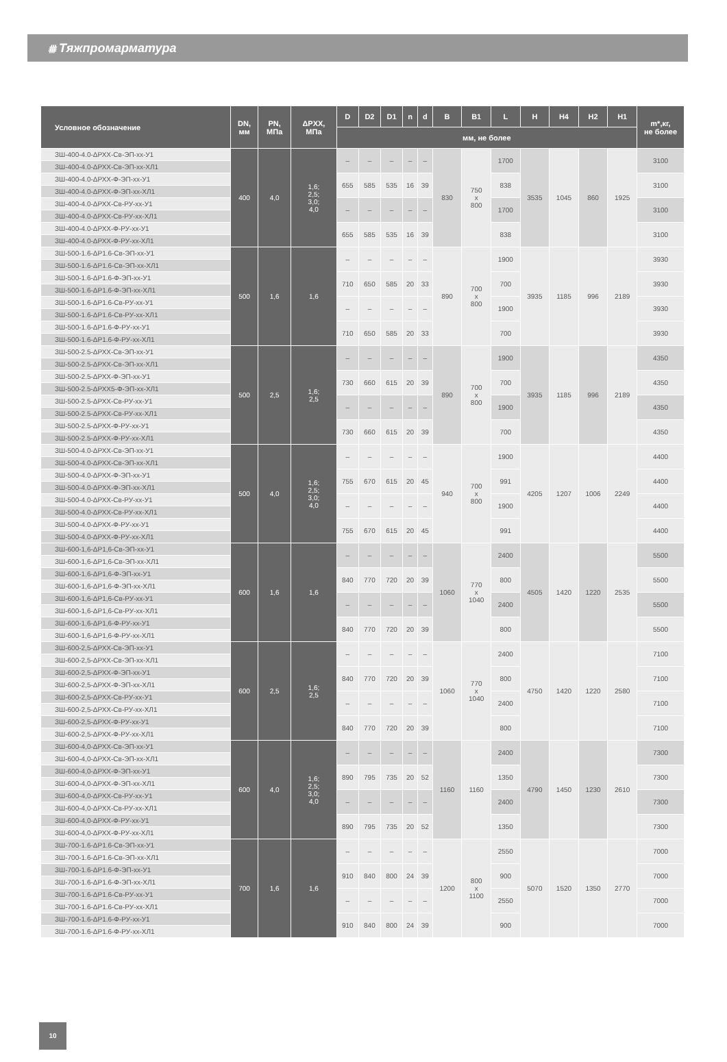⩩ Тяжпромарматура
| Условное обозначение | DN, мм | PN, МПа | ΔPXX, МПа | D | D2 | D1 | n | d | B | B1 | L | H | H4 | H2 | H1 | m*,кг, не более |
| --- | --- | --- | --- | --- | --- | --- | --- | --- | --- | --- | --- | --- | --- | --- | --- | --- |
| | | | | мм, не более | | | | | | | | | | | | |
| ЗШ-400-4.0-ΔРХХ-Св-ЭП-хх-У1 | 400 | 4,0 | 1,6; 2,5; 3,0; 4,0 | – | – | – | – | – | 830 | 750 x 800 | 1700 | 3535 | 1045 | 860 | 1925 | 3100 |
| ЗШ-400-4.0-ΔРХХ-Св-ЭП-хх-ХЛ1 | | | | | | | | | | | | | | | | |
| ЗШ-400-4.0-ΔРХХ-Ф-ЭП-хх-У1 | | | | 655 | 585 | 535 | 16 | 39 | | | 838 | | | | | 3100 |
| ЗШ-400-4.0-ΔРХХ-Ф-ЭП-хх-ХЛ1 | | | | | | | | | | | | | | | | |
| ЗШ-400-4.0-ΔРХХ-Св-РУ-хх-У1 | | | | – | – | – | – | – | | | 1700 | | | | | 3100 |
| ЗШ-400-4.0-ΔРХХ-Св-РУ-хх-ХЛ1 | | | | | | | | | | | | | | | | |
| ЗШ-400-4.0-ΔРХХ-Ф-РУ-хх-У1 | | | | 655 | 585 | 535 | 16 | 39 | | | 838 | | | | | 3100 |
| ЗШ-400-4.0-ΔРХХ-Ф-РУ-хх-ХЛ1 | | | | | | | | | | | | | | | | |
| ЗШ-500-1.6-ΔР1.6-Св-ЭП-хх-У1 | 500 | 1,6 | 1,6 | – | – | – | – | – | 890 | 700 x 800 | 1900 | 3935 | 1185 | 996 | 2189 | 3930 |
| ЗШ-500-1.6-ΔР1.6-Св-ЭП-хх-ХЛ1 | | | | | | | | | | | | | | | | |
| ЗШ-500-1.6-ΔР1.6-Ф-ЭП-хх-У1 | | | | 710 | 650 | 585 | 20 | 33 | | | 700 | | | | | 3930 |
| ЗШ-500-1.6-ΔР1.6-Ф-ЭП-хх-ХЛ1 | | | | | | | | | | | | | | | | |
| ЗШ-500-1.6-ΔР1.6-Св-РУ-хх-У1 | | | | – | – | – | – | – | | | 1900 | | | | | 3930 |
| ЗШ-500-1.6-ΔР1.6-Св-РУ-хх-ХЛ1 | | | | | | | | | | | | | | | | |
| ЗШ-500-1.6-ΔР1.6-Ф-РУ-хх-У1 | | | | 710 | 650 | 585 | 20 | 33 | | | 700 | | | | | 3930 |
| ЗШ-500-1.6-ΔР1.6-Ф-РУ-хх-ХЛ1 | | | | | | | | | | | | | | | | |
| ЗШ-500-2.5-ΔРХХ-Св-ЭП-хх-У1 | 500 | 2,5 | 1,6; 2,5 | – | – | – | – | – | 890 | 700 x 800 | 1900 | 3935 | 1185 | 996 | 2189 | 4350 |
| ЗШ-500-2.5-ΔРХХ-Св-ЭП-хх-ХЛ1 | | | | | | | | | | | | | | | | |
| ЗШ-500-2.5-ΔРХХ-Ф-ЭП-хх-У1 | | | | 730 | 660 | 615 | 20 | 39 | | | 700 | | | | | 4350 |
| ЗШ-500-2.5-ΔРХХ5-Ф-ЭП-хх-ХЛ1 | | | | | | | | | | | | | | | | |
| ЗШ-500-2.5-ΔРХХ-Св-РУ-хх-У1 | | | | – | – | – | – | – | | | 1900 | | | | | 4350 |
| ЗШ-500-2.5-ΔРХХ-Св-РУ-хх-ХЛ1 | | | | | | | | | | | | | | | | |
| ЗШ-500-2.5-ΔРХХ-Ф-РУ-хх-У1 | | | | 730 | 660 | 615 | 20 | 39 | | | 700 | | | | | 4350 |
| ЗШ-500-2.5-ΔРХХ-Ф-РУ-хх-ХЛ1 | | | | | | | | | | | | | | | | |
| ЗШ-500-4.0-ΔРХХ-Св-ЭП-хх-У1 | 500 | 4,0 | 1,6; 2,5; 3,0; 4,0 | – | – | – | – | – | 940 | 700 x 800 | 1900 | 4205 | 1207 | 1006 | 2249 | 4400 |
| ЗШ-500-4.0-ΔРХХ-Св-ЭП-хх-ХЛ1 | | | | | | | | | | | | | | | | |
| ЗШ-500-4.0-ΔРХХ-Ф-ЭП-хх-У1 | | | | 755 | 670 | 615 | 20 | 45 | | | 991 | | | | | 4400 |
| ЗШ-500-4.0-ΔРХХ-Ф-ЭП-хх-ХЛ1 | | | | | | | | | | | | | | | | |
| ЗШ-500-4.0-ΔРХХ-Св-РУ-хх-У1 | | | | – | – | – | – | – | | | 1900 | | | | | 4400 |
| ЗШ-500-4.0-ΔРХХ-Св-РУ-хх-ХЛ1 | | | | | | | | | | | | | | | | |
| ЗШ-500-4.0-ΔРХХ-Ф-РУ-хх-У1 | | | | 755 | 670 | 615 | 20 | 45 | | | 991 | | | | | 4400 |
| ЗШ-500-4.0-ΔРХХ-Ф-РУ-хх-ХЛ1 | | | | | | | | | | | | | | | | |
| ЗШ-600-1,6-ΔР1,6-Св-ЭП-хх-У1 | 600 | 1,6 | 1,6 | – | – | – | – | – | 1060 | 770 x 1040 | 2400 | 4505 | 1420 | 1220 | 2535 | 5500 |
| ЗШ-600-1,6-ΔР1,6-Св-ЭП-хх-ХЛ1 | | | | | | | | | | | | | | | | |
| ЗШ-600-1,6-ΔР1,6-Ф-ЭП-хх-У1 | | | | 840 | 770 | 720 | 20 | 39 | | | 800 | | | | | 5500 |
| ЗШ-600-1,6-ΔР1,6-Ф-ЭП-хх-ХЛ1 | | | | | | | | | | | | | | | | |
| ЗШ-600-1,6-ΔР1,6-Св-РУ-хх-У1 | | | | – | – | – | – | – | | | 2400 | | | | | 5500 |
| ЗШ-600-1,6-ΔР1,6-Св-РУ-хх-ХЛ1 | | | | | | | | | | | | | | | | |
| ЗШ-600-1,6-ΔР1,6-Ф-РУ-хх-У1 | | | | 840 | 770 | 720 | 20 | 39 | | | 800 | | | | | 5500 |
| ЗШ-600-1,6-ΔР1,6-Ф-РУ-хх-ХЛ1 | | | | | | | | | | | | | | | | |
| ЗШ-600-2,5-ΔРХХ-Св-ЭП-хх-У1 | 600 | 2,5 | 1,6; 2,5 | – | – | – | – | – | 1060 | 770 x 1040 | 2400 | 4750 | 1420 | 1220 | 2580 | 7100 |
| ЗШ-600-2,5-ΔРХХ-Св-ЭП-хх-ХЛ1 | | | | | | | | | | | | | | | | |
| ЗШ-600-2,5-ΔРХХ-Ф-ЭП-хх-У1 | | | | 840 | 770 | 720 | 20 | 39 | | | 800 | | | | | 7100 |
| ЗШ-600-2,5-ΔРХХ-Ф-ЭП-хх-ХЛ1 | | | | | | | | | | | | | | | | |
| ЗШ-600-2,5-ΔРХХ-Св-РУ-хх-У1 | | | | – | – | – | – | – | | | 2400 | | | | | 7100 |
| ЗШ-600-2,5-ΔРХХ-Св-РУ-хх-ХЛ1 | | | | | | | | | | | | | | | | |
| ЗШ-600-2,5-ΔРХХ-Ф-РУ-хх-У1 | | | | 840 | 770 | 720 | 20 | 39 | | | 800 | | | | | 7100 |
| ЗШ-600-2,5-ΔРХХ-Ф-РУ-хх-ХЛ1 | | | | | | | | | | | | | | | | |
| ЗШ-600-4,0-ΔРХХ-Св-ЭП-хх-У1 | 600 | 4,0 | 1,6; 2,5; 3,0; 4,0 | – | – | – | – | – | 1160 | 1160 | 2400 | 4790 | 1450 | 1230 | 2610 | 7300 |
| ЗШ-600-4,0-ΔРХХ-Св-ЭП-хх-ХЛ1 | | | | | | | | | | | | | | | | |
| ЗШ-600-4,0-ΔРХХ-Ф-ЭП-хх-У1 | | | | 890 | 795 | 735 | 20 | 52 | | | 1350 | | | | | 7300 |
| ЗШ-600-4,0-ΔРХХ-Ф-ЭП-хх-ХЛ1 | | | | | | | | | | | | | | | | |
| ЗШ-600-4,0-ΔРХХ-Св-РУ-хх-У1 | | | | – | – | – | – | – | | | 2400 | | | | | 7300 |
| ЗШ-600-4,0-ΔРХХ-Св-РУ-хх-ХЛ1 | | | | | | | | | | | | | | | | |
| ЗШ-600-4,0-ΔРХХ-Ф-РУ-хх-У1 | | | | 890 | 795 | 735 | 20 | 52 | | | 1350 | | | | | 7300 |
| ЗШ-600-4,0-ΔРХХ-Ф-РУ-хх-ХЛ1 | | | | | | | | | | | | | | | | |
| ЗШ-700-1.6-ΔР1.6-Св-ЭП-хх-У1 | 700 | 1,6 | 1,6 | – | – | – | – | – | 1200 | 800 x 1100 | 2550 | 5070 | 1520 | 1350 | 2770 | 7000 |
| ЗШ-700-1.6-ΔР1.6-Св-ЭП-хх-ХЛ1 | | | | | | | | | | | | | | | | |
| ЗШ-700-1.6-ΔР1.6-Ф-ЭП-хх-У1 | | | | 910 | 840 | 800 | 24 | 39 | | | 900 | | | | | 7000 |
| ЗШ-700-1.6-ΔР1.6-Ф-ЭП-хх-ХЛ1 | | | | | | | | | | | | | | | | |
| ЗШ-700-1.6-ΔР1.6-Св-РУ-хх-У1 | | | | – | – | – | – | – | | | 2550 | | | | | 7000 |
| ЗШ-700-1.6-ΔР1.6-Св-РУ-хх-ХЛ1 | | | | | | | | | | | | | | | | |
| ЗШ-700-1.6-ΔР1.6-Ф-РУ-хх-У1 | | | | 910 | 840 | 800 | 24 | 39 | | | 900 | | | | | 7000 |
| ЗШ-700-1.6-ΔР1.6-Ф-РУ-хх-ХЛ1 | | | | | | | | | | | | | | | | |
10